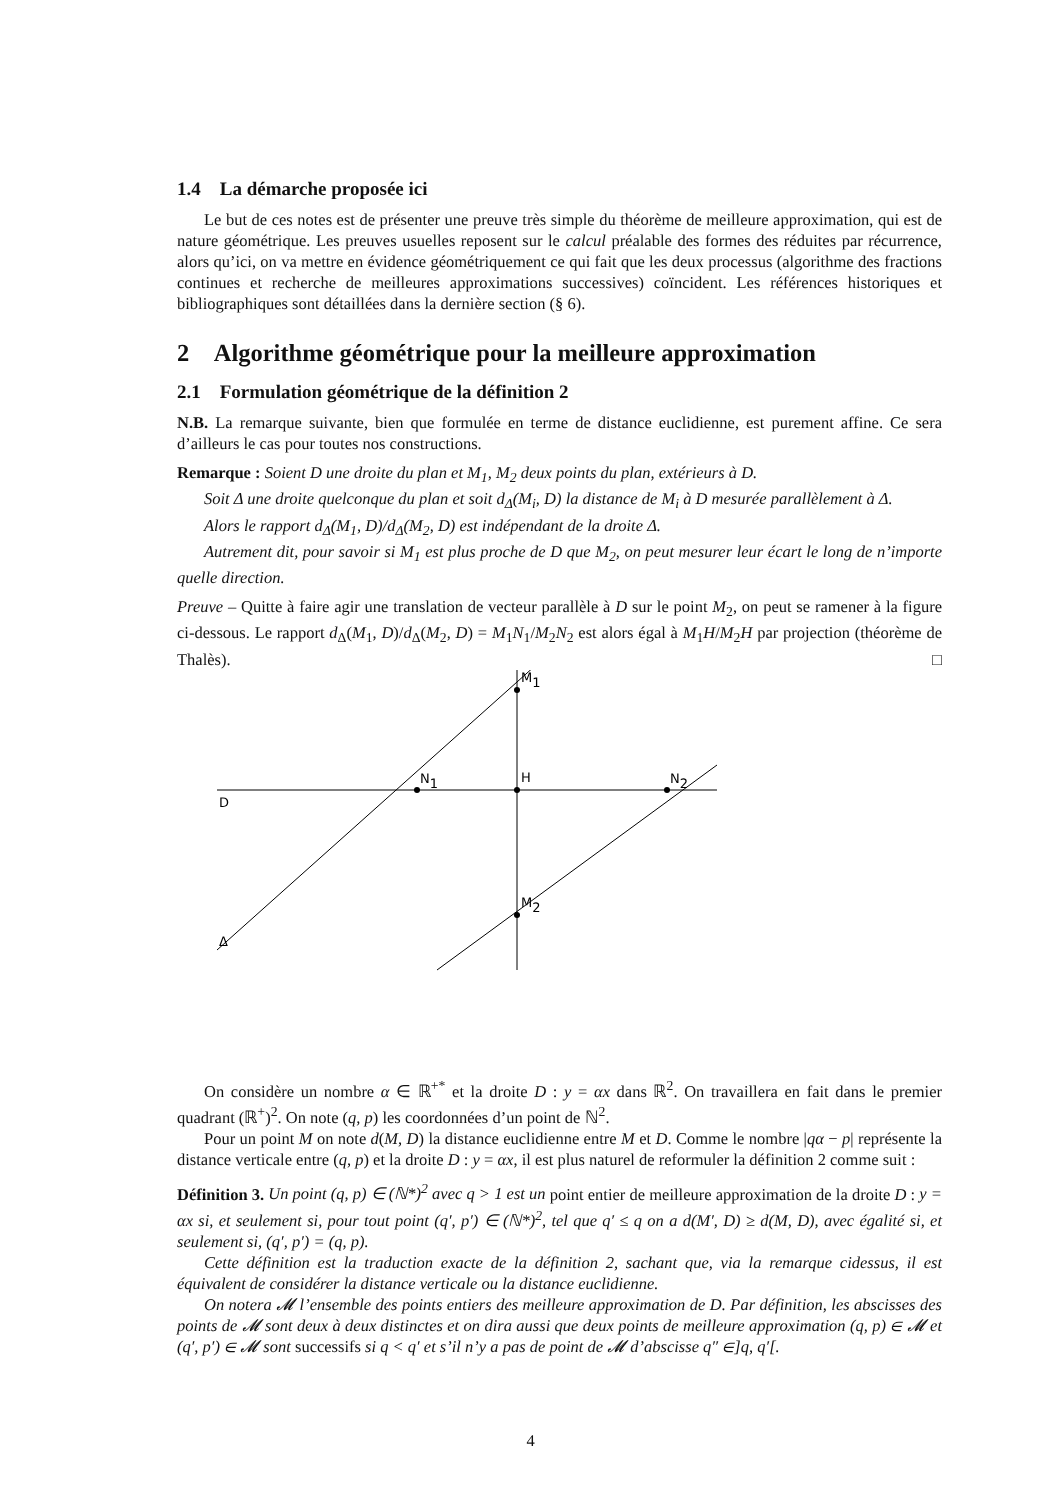1.4 La démarche proposée ici
Le but de ces notes est de présenter une preuve très simple du théorème de meilleure approximation, qui est de nature géométrique. Les preuves usuelles reposent sur le calcul préalable des formes des réduites par récurrence, alors qu’ici, on va mettre en évidence géométriquement ce qui fait que les deux processus (algorithme des fractions continues et recherche de meilleures approximations successives) coïncident. Les références historiques et bibliographiques sont détaillées dans la dernière section (§ 6).
2 Algorithme géométrique pour la meilleure approximation
2.1 Formulation géométrique de la définition 2
N.B. La remarque suivante, bien que formulée en terme de distance euclidienne, est purement affine. Ce sera d’ailleurs le cas pour toutes nos constructions.
Remarque : Soient D une droite du plan et M<sub>1</sub>, M<sub>2</sub> deux points du plan, extérieurs à D.
Soit Δ une droite quelconque du plan et soit d<sub>Δ</sub>(M<sub>i</sub>, D) la distance de M<sub>i</sub> à D mesurée parallèlement à Δ.
Alors le rapport d<sub>Δ</sub>(M<sub>1</sub>, D)/d<sub>Δ</sub>(M<sub>2</sub>, D) est indépendant de la droite Δ.
Autrement dit, pour savoir si M<sub>1</sub> est plus proche de D que M<sub>2</sub>, on peut mesurer leur écart le long de n’importe quelle direction.
Preuve – Quitte à faire agir une translation de vecteur parallèle à D sur le point M<sub>2</sub>, on peut se ramener à la figure ci-dessous. Le rapport d<sub>Δ</sub>(M<sub>1</sub>, D)/d<sub>Δ</sub>(M<sub>2</sub>, D) = M<sub>1</sub>N<sub>1</sub>/M<sub>2</sub>N<sub>2</sub> est alors égal à M<sub>1</sub>H/M<sub>2</sub>H par projection (théorème de Thalès). □
M1
N1
H
N2
D
M2
Δ
On considère un nombre α ∈ ℝ<sup>+*</sup> et la droite D : y = αx dans ℝ<sup>2</sup>. On travaillera en fait dans le premier quadrant (ℝ<sup>+</sup>)<sup>2</sup>. On note (q, p) les coordonnées d’un point de ℕ<sup>2</sup>.
Pour un point M on note d(M, D) la distance euclidienne entre M et D. Comme le nombre |qα − p| représente la distance verticale entre (q, p) et la droite D : y = αx, il est plus naturel de reformuler la définition 2 comme suit :
Définition 3. Un point (q, p) ∈ (ℕ*)<sup>2</sup> avec q > 1 est un point entier de meilleure approximation de la droite D : y = αx si, et seulement si, pour tout point (q′, p′) ∈ (ℕ*)<sup>2</sup>, tel que q′ ≤ q on a d(M′, D) ≥ d(M, D), avec égalité si, et seulement si, (q′, p′) = (q, p).
Cette définition est la traduction exacte de la définition 2, sachant que, via la remarque cidessus, il est équivalent de considérer la distance verticale ou la distance euclidienne.
On notera 𝓜 l’ensemble des points entiers des meilleure approximation de D. Par définition, les abscisses des points de 𝓜 sont deux à deux distinctes et on dira aussi que deux points de meilleure approximation (q, p) ∈ 𝓜 et (q′, p′) ∈ 𝓜 sont successifs si q < q′ et s’il n’y a pas de point de 𝓜 d’abscisse q″ ∈]q, q′[.
4